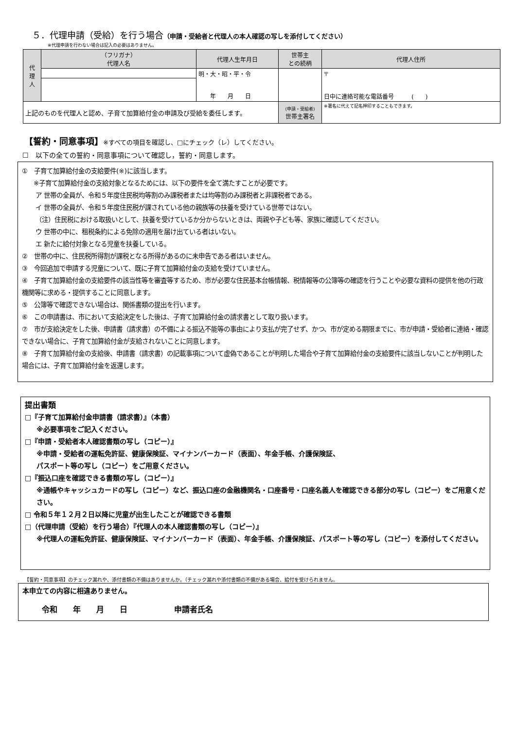５．代理申請（受給）を行う場合（申請・受給者と代理人の本人確認の写しを添付してください）
※代理申請を行わない場合は記入の必要はありません。
| 代 理 人 | （フリガナ） 代理人名 | 代理人生年月日 | 世帯主 との続柄 | 代理人住所 |
| | | 明・大・昭・平・令 年 月 日 | | 〒 日中に連絡可能な電話番号 ( ) |
| 上記のものを代理人と認め、子育て加算給付金の申請及び受給を委任します。 | | | (申請・受給者) 世帯主署名 | ※署名に代えて記名押印することもできます。 |
【誓約・同意事項】※すべての項目を確認し、□にチェック（レ）してください。
☐ 以下の全ての誓約・同意事項について確認し，誓約・同意します。
①　子育て加算給付金の支給要件(※)に該当します。
※子育て加算給付金の支給対象となるためには、以下の要件を全て満たすことが必要です。
ア 世帯の全員が、令和５年度住民税均等割のみ課税者または均等割のみ課税者と非課税者である。
イ 世帯の全員が、令和５年度住民税が課されている他の親族等の扶養を受けている世帯ではない。
（注）住民税における取扱いとして、扶養を受けているか分からないときは、両親や子ども等、家族に確認してください。
ウ 世帯の中に、租税条約による免除の適用を届け出ている者はいない。
エ 新たに給付対象となる児童を扶養している。
②　世帯の中に、住民税所得割が課税となる所得があるのに未申告である者はいません。
③　今回追加で申請する児童について、既に子育て加算給付金の支給を受けていません。
④　子育て加算給付金の支給要件の該当性等を審査等するため、市が必要な住民基本台帳情報、税情報等の公簿等の確認を行うことや必要な資料の提供を他の行政機関等に求める・提供することに同意します。
⑤　公簿等で確認できない場合は、関係書類の提出を行います。
⑥　この申請書は、市において支給決定をした後は、子育て加算給付金の請求書として取り扱います。
⑦　市が支給決定をした後、申請書（請求書）の不備による振込不能等の事由により支払が完了せず、かつ、市が定める期限までに、市が申請・受給者に連絡・確認できない場合に、子育て加算給付金が支給されないことに同意します。
⑧　子育て加算給付金の支給後、申請書（請求書）の記載事項について虚偽であることが判明した場合や子育て加算給付金の支給要件に該当しないことが判明した場合には、子育て加算給付金を返還します。
提出書類
□『子育て加算給付金申請書（請求書）』（本書）
※必要事項をご記入ください。
□『申請・受給者本人確認書類の写し（コピー）』
※申請・受給者の運転免許証、健康保険証、マイナンバーカード（表面）、年金手帳、介護保険証、
パスポート等の写し（コピー）をご用意ください。
□『振込口座を確認できる書類の写し（コピー）』
※通帳やキャッシュカードの写し（コピー）など、振込口座の金融機関名・口座番号・口座名義人を確認できる部分の写し（コピー）をご用意ください。
□ 令和５年１２月２日以降に児童が出生したことが確認できる書類
□（代理申請（受給）を行う場合）『代理人の本人確認書類の写し（コピー）』
※代理人の運転免許証、健康保険証、マイナンバーカード（表面）、年金手帳、介護保険証、パスポート等の写し（コピー）を添付してください。
【誓約・同意事項】のチェック漏れや、添付書類の不備はありませんか。（チェック漏れや添付書類の不備がある場合、給付を受けられません。
本申立ての内容に相違ありません。
令和  年  月  日      申請者氏名